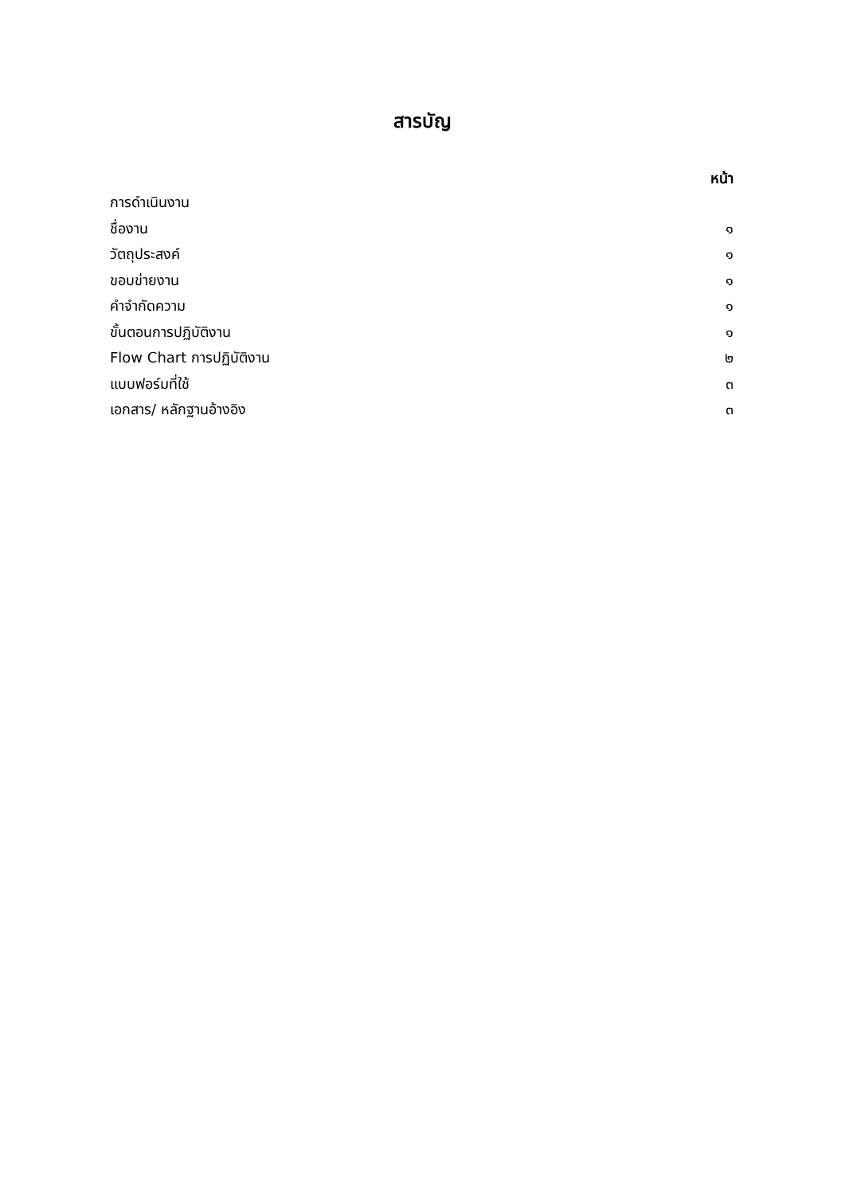สารบัญ
หน้า
การดำเนินงาน
ชื่องาน ๑
วัตถุประสงค์ ๑
ขอบข่ายงาน ๑
คำจำกัดความ ๑
ขั้นตอนการปฏิบัติงาน ๑
Flow Chart การปฏิบัติงาน ๒
แบบฟอร์มที่ใช้ ๓
เอกสาร/ หลักฐานอ้างอิง ๓